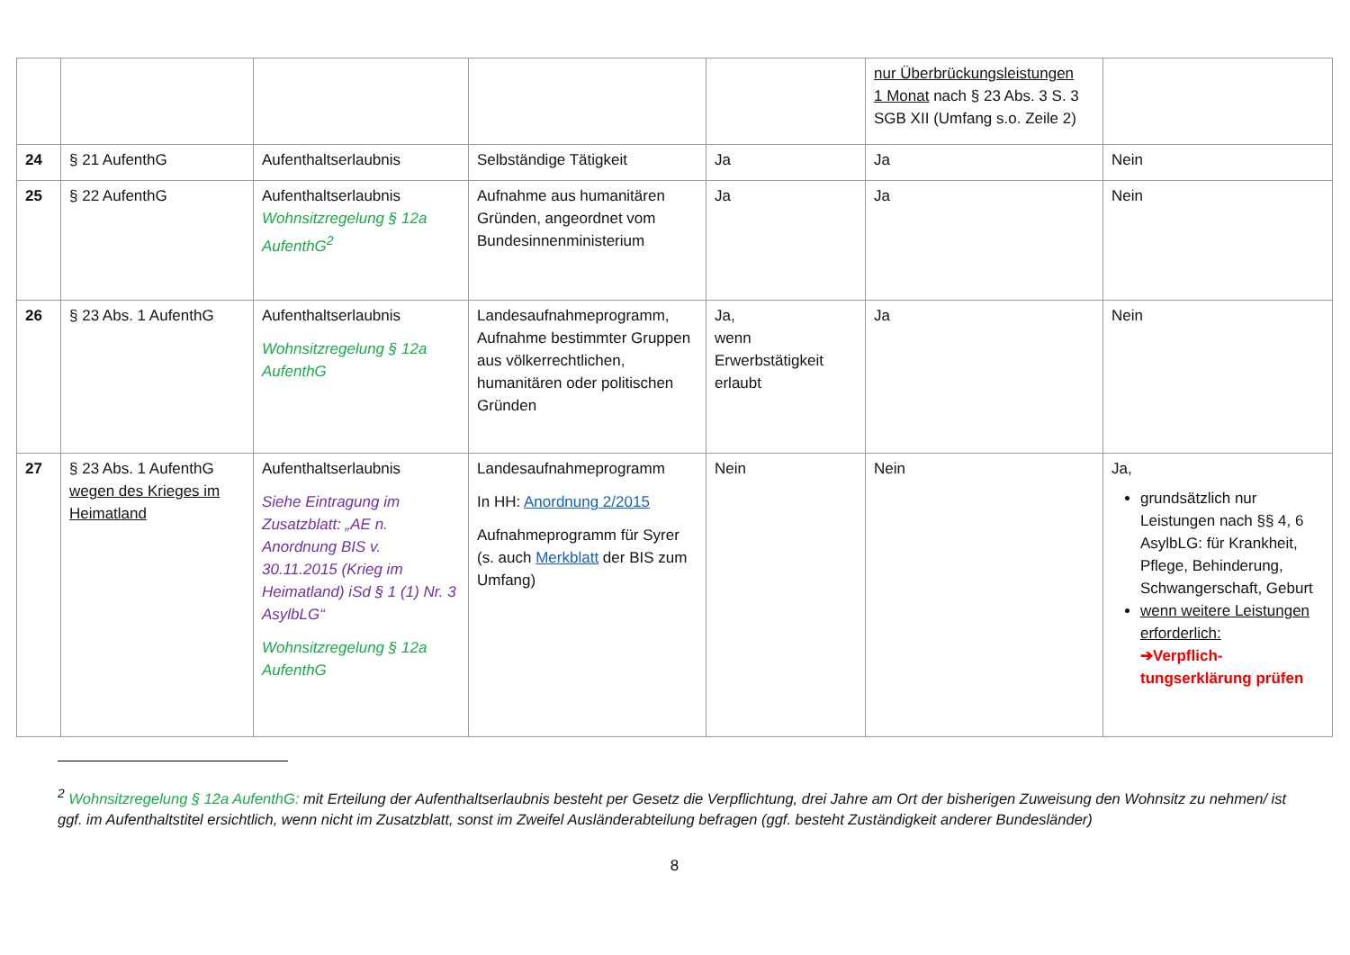| | | | | | nur Überbrückungsleistungen 1 Monat nach § 23 Abs. 3 S. 3 SGB XII (Umfang s.o. Zeile 2) | |
| 24 | § 21 AufenthG | Aufenthaltserlaubnis | Selbständige Tätigkeit | Ja | Ja | Nein |
| 25 | § 22 AufenthG | Aufenthaltserlaubnis Wohnsitzregelung § 12a AufenthG<sup>2</sup> | Aufnahme aus humanitären Gründen, angeordnet vom Bundesinnenministerium | Ja | Ja | Nein |
| 26 | § 23 Abs. 1 AufenthG | Aufenthaltserlaubnis Wohnsitzregelung § 12a AufenthG | Landesaufnahmeprogramm, Aufnahme bestimmter Gruppen aus völkerrechtlichen, humanitären oder politischen Gründen | Ja, wenn Erwerbstätigkeit erlaubt | Ja | Nein |
| 27 | § 23 Abs. 1 AufenthG wegen des Krieges im Heimatland | Aufenthaltserlaubnis Siehe Eintragung im Zusatzblatt: „AE n. Anordnung BIS v. 30.11.2015 (Krieg im Heimatland) iSd § 1 (1) Nr. 3 AsylbLG“ Wohnsitzregelung § 12a AufenthG | Landesaufnahmeprogramm In HH: Anordnung 2/2015 Aufnahmeprogramm für Syrer (s. auch Merkblatt der BIS zum Umfang) | Nein | Nein | Ja, grundsätzlich nur Leistungen nach §§ 4, 6 AsylbLG: für Krankheit, Pflege, Behinderung, Schwangerschaft, Geburt wenn weitere Leistungen erforderlich: ➔Verpflich-tungserklärung prüfen |
<sup>2</sup> Wohnsitzregelung § 12a AufenthG: mit Erteilung der Aufenthaltserlaubnis besteht per Gesetz die Verpflichtung, drei Jahre am Ort der bisherigen Zuweisung den Wohnsitz zu nehmen/ ist ggf. im Aufenthaltstitel ersichtlich, wenn nicht im Zusatzblatt, sonst im Zweifel Ausländerabteilung befragen (ggf. besteht Zuständigkeit anderer Bundesländer)
8